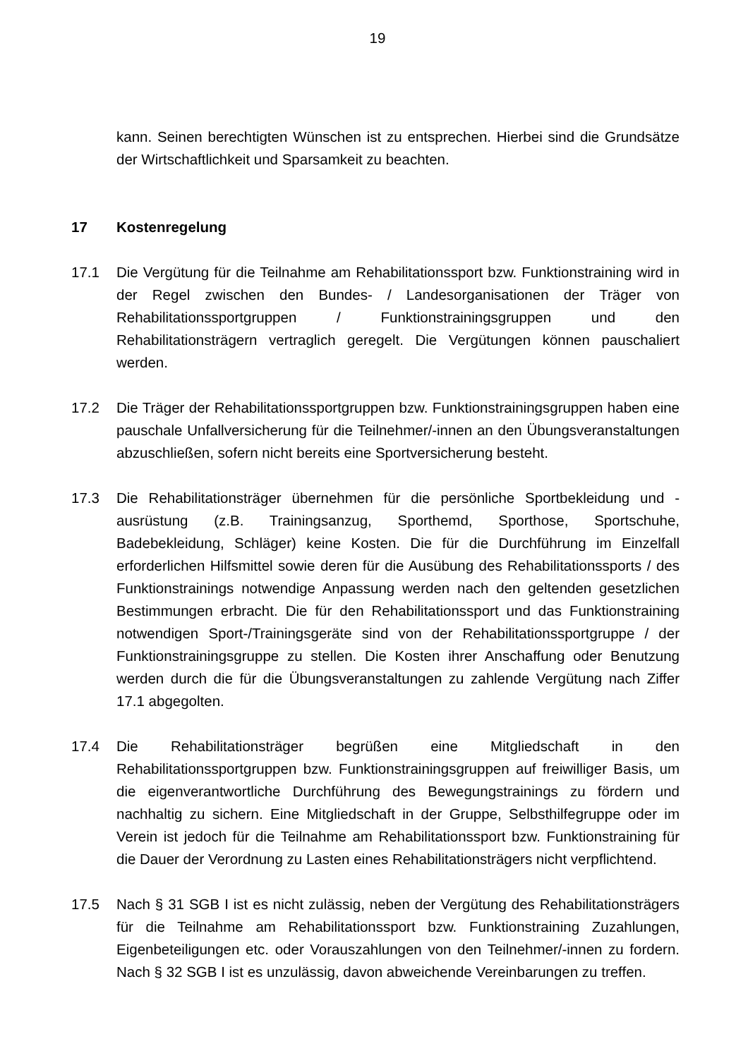19
kann. Seinen berechtigten Wünschen ist zu entsprechen. Hierbei sind die Grundsätze der Wirtschaftlichkeit und Sparsamkeit zu beachten.
17 Kostenregelung
17.1 Die Vergütung für die Teilnahme am Rehabilitationssport bzw. Funktionstraining wird in der Regel zwischen den Bundes- / Landesorganisationen der Träger von Rehabilitationssportgruppen / Funktionstrainingsgruppen und den Rehabilitationsträgern vertraglich geregelt. Die Vergütungen können pauschaliert werden.
17.2 Die Träger der Rehabilitationssportgruppen bzw. Funktionstrainingsgruppen haben eine pauschale Unfallversicherung für die Teilnehmer/-innen an den Übungsveranstaltungen abzuschließen, sofern nicht bereits eine Sportversicherung besteht.
17.3 Die Rehabilitationsträger übernehmen für die persönliche Sportbekleidung und -ausrüstung (z.B. Trainingsanzug, Sporthemd, Sporthose, Sportschuhe, Badebekleidung, Schläger) keine Kosten. Die für die Durchführung im Einzelfall erforderlichen Hilfsmittel sowie deren für die Ausübung des Rehabilitationssports / des Funktionstrainings notwendige Anpassung werden nach den geltenden gesetzlichen Bestimmungen erbracht. Die für den Rehabilitationssport und das Funktionstraining notwendigen Sport-/Trainingsgeräte sind von der Rehabilitationssportgruppe / der Funktionstrainingsgruppe zu stellen. Die Kosten ihrer Anschaffung oder Benutzung werden durch die für die Übungsveranstaltungen zu zahlende Vergütung nach Ziffer 17.1 abgegolten.
17.4 Die Rehabilitationsträger begrüßen eine Mitgliedschaft in den Rehabilitationssportgruppen bzw. Funktionstrainingsgruppen auf freiwilliger Basis, um die eigenverantwortliche Durchführung des Bewegungstrainings zu fördern und nachhaltig zu sichern. Eine Mitgliedschaft in der Gruppe, Selbsthilfegruppe oder im Verein ist jedoch für die Teilnahme am Rehabilitationssport bzw. Funktionstraining für die Dauer der Verordnung zu Lasten eines Rehabilitationsträgers nicht verpflichtend.
17.5 Nach § 31 SGB I ist es nicht zulässig, neben der Vergütung des Rehabilitationsträgers für die Teilnahme am Rehabilitationssport bzw. Funktionstraining Zuzahlungen, Eigenbeteiligungen etc. oder Vorauszahlungen von den Teilnehmer/-innen zu fordern. Nach § 32 SGB I ist es unzulässig, davon abweichende Vereinbarungen zu treffen.